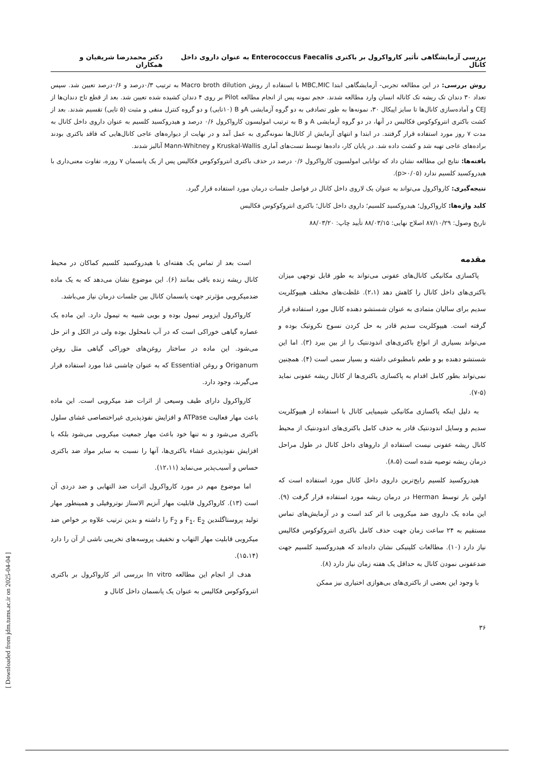بررسی آزمایشگاهی تأثیر کارواکرول بر باکتری Enterococcus Faecalis به عنوان داروی داخل کانال دکتر محمدرضا شریفیان و همکاران
روش بررسی: در این مطالعه تجربی- آزمایشگاهی ابتدا MBC,MIC با استفاده از روش Macro broth dilution به ترتیب ۰/۳درصد و ۰/۶درصد تعیین شد. سپس تعداد ۳۰ دندان تک ریشه تک کاناله انسان وارد مطالعه شدند. حجم نمونه پس از انجام مطالعه Pilot بر روی ۴ دندان کشیده شده تعیین شد. بعد از قطع تاج دندان‌ها از CEJ و آماده‌سازی کانال‌ها تا سایز اپیکال ۳۰، نمونه‌ها به طور تصادفی به دو گروه آزمایشی Aو B (۱۰تایی) و دو گروه کنترل منفی و مثبت (۵ تایی) تقسیم شدند. بعد از کشت باکتری انتروکوکوس فکالیس در آنها، در دو گروه آزمایشی A و B به ترتیب امولیسون کارواکرول ۰/۶ درصد و هیدروکسید کلسیم به عنوان داروی داخل کانال به مدت ۷ روز مورد استفاده قرار گرفتند. در ابتدا و انتهای آزمایش از کانال‌ها نمونه‌گیری به عمل آمد و در نهایت از دیواره‌های عاجی کانال‌هایی که فاقد باکتری بودند براده‌های عاجی تهیه شد و کشت داده شد. در پایان کار، داده‌ها توسط تست‌های آماری Kruskal-Wallis و Mann-Whitney آنالیز شدند.
یافته‌ها: نتایج این مطالعه نشان داد که توانایی امولسیون کارواکرول ۰/۶ درصد در حذف باکتری انتروکوکوس فکالیس پس از یک پانسمان ۷ روزه، تفاوت معنی‌داری با هیدروکسید کلسیم ندارد (p>۰/۰۵).
نتیجه‌گیری: کارواکرول می‌تواند به عنوان یک لاروی داخل کانال در فواصل جلسات درمان مورد استفاده قرار گیرد.
کلید واژه‌ها: کارواکرول؛ هیدروکسید کلسیم؛ داروی داخل کانال؛ باکتری انتروکوکوس فکالیس
تاریخ وصول: ۸۷/۱۰/۲۹ اصلاح نهایی: ۸۸/۰۳/۱۵ تأیید چاپ: ۸۸/۰۳/۲۰
مقدمه
پاکسازی مکانیکی کانال‌های عفونی می‌تواند به طور قابل توجهی میزان باکتری‌های داخل کانال را کاهش دهد (۲،۱). غلظت‌های مختلف هیپوکلریت سدیم برای سالیان متمادی به عنوان شستشو دهنده کانال مورد استفاده قرار گرفته است. هیپوکلریت سدیم قادر به حل کردن نسوج نکروتیک بوده و می‌تواند بسیاری از انواع باکتری‌های اندودنتیک را از بین ببرد (۳). اما این شستشو دهنده بو و طعم نامطبوعی داشته و بسیار سمی است (۴). همچنین نمی‌تواند بطور کامل اقدام به پاکسازی باکتری‌ها از کانال ریشه عفونی نماید (۵-۷).
به دلیل اینکه پاکسازی مکانیکی شیمیایی کانال با استفاده از هیپوکلریت سدیم و وسایل اندودنتیک قادر به حذف کامل باکتری‌های اندودنتیک از محیط کانال ریشه عفونی نیست استفاده از داروهای داخل کانال در طول مراحل درمان ریشه توصیه شده است (۸،۵).
هیدروکسید کلسیم رایج‌ترین داروی داخل کانال مورد استفاده است که اولین بار توسط Herman در درمان ریشه مورد استفاده قرار گرفت (۹). این ماده یک داروی ضد میکروبی با اثر کند است و در آزمایش‌های تماس مستقیم به ۲۴ ساعت زمان جهت حذف کامل باکتری انتروکوکوس فکالیس نیاز دارد (۱۰). مطالعات کلینیکی نشان داده‌اند که هیدروکسید کلسیم جهت ضدعفونی نمودن کانال به حداقل یک هفته زمان نیاز دارد (۸).
با وجود این بعضی از باکتری‌های بی‌هوازی اختیاری نیز ممکن
است بعد از تماس یک هفته‌ای با هیدروکسید کلسیم کماکان در محیط کانال ریشه زنده باقی بمانند (۶). این موضوع نشان می‌دهد که به یک ماده ضدمیکروبی مؤثرتر جهت پانسمان کانال بین جلسات درمان نیاز می‌باشد.
کارواکرول ایزومر تیمول بوده و بویی شبیه به تیمول دارد. این ماده یک عصاره گیاهی خوراکی است که در آب نامحلول بوده ولی در الکل و اتر حل می‌شود. این ماده در ساختار روغن‌های خوراکی گیاهی مثل روغن Origanum و روغن Essential که به عنوان چاشنی غذا مورد استفاده قرار می‌گیرند، وجود دارد.
کارواکرول دارای طیف وسیعی از اثرات ضد میکروبی است. این ماده باعث مهار فعالیت ATPase و افزایش نفوذپذیری غیراختصاصی غشای سلول باکتری می‌شود و نه تنها خود باعث مهار جمعیت میکروبی می‌شود بلکه با افزایش نفوذپذیری غشاء باکتری‌ها، آنها را نسبت به سایر مواد ضد باکتری حساس و آسیب‌پذیر می‌نماید (۱۲،۱۱).
اما موضوع مهم در مورد کارواکرول اثرات ضد التهابی و ضد دردی آن است (۱۳). کارواکرول قابلیت مهار آنزیم الاستاز نوتروفیلی و همینطور مهار تولید پروستاگلندین F<sub>1</sub>، E<sub>2</sub> و F<sub>2</sub> را داشته و بدین ترتیب علاوه بر خواص ضد میکروبی قابلیت مهار التهاب و تخفیف پروسه‌های تخریبی ناشی از آن را دارد (۱۵،۱۴).
هدف از انجام این مطالعه In vitro بررسی اثر کارواکرول بر باکتری انتروکوکوس فکالیس به عنوان یک پانسمان داخل کانال و
۳۶
[ Downloaded from jdm.tums.ac.ir on 2025-04-04 ]